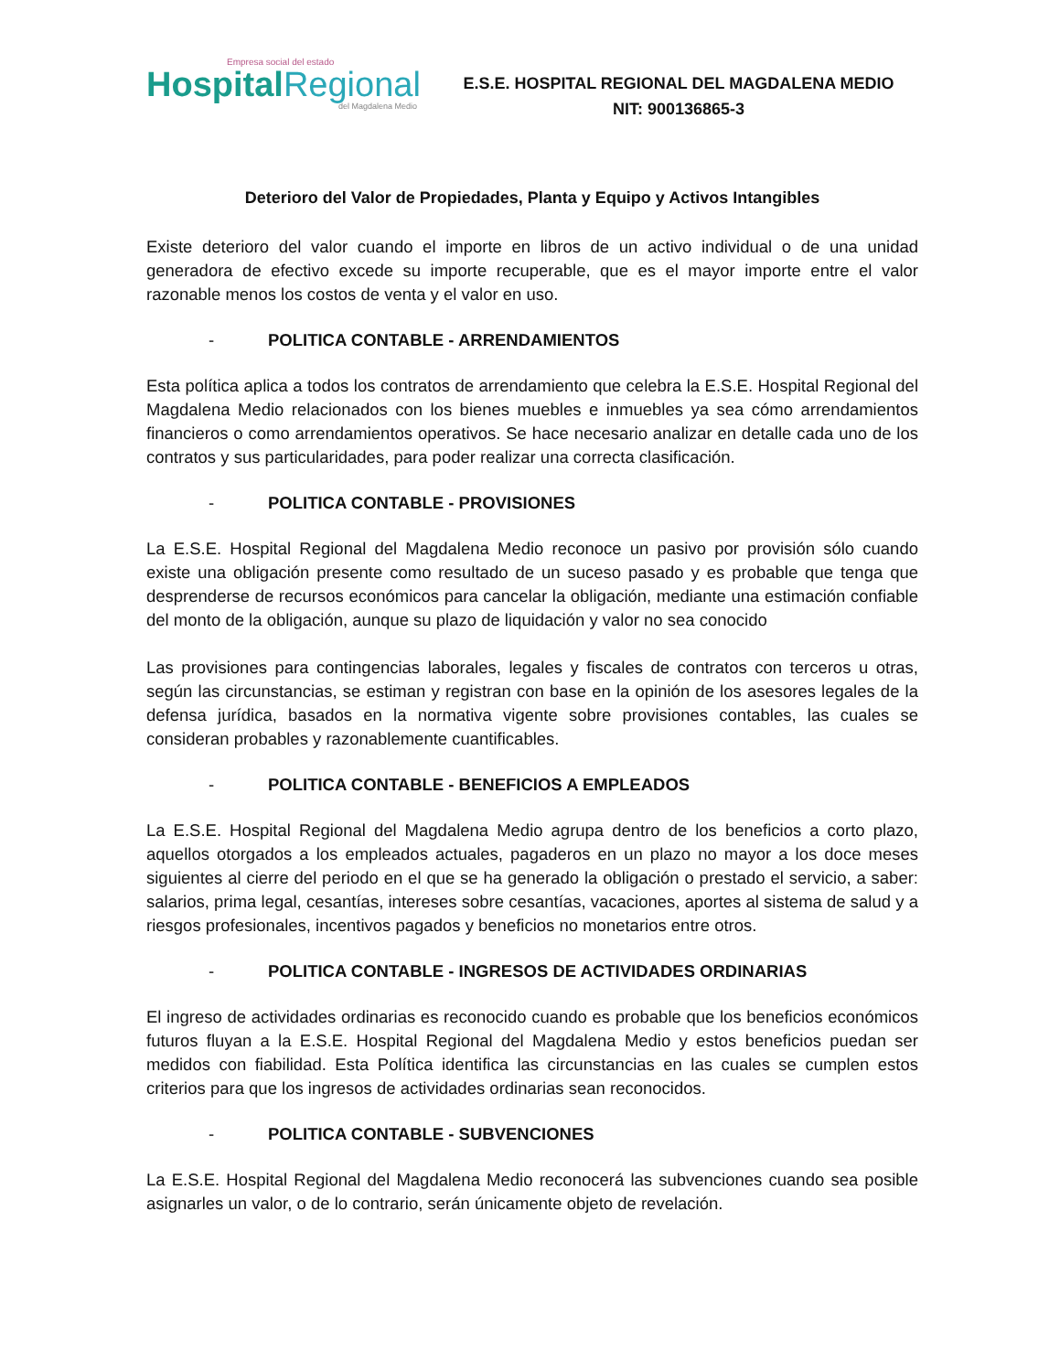Empresa social del estado
HospitalRegional
del Magdalena Medio
E.S.E. HOSPITAL REGIONAL DEL MAGDALENA MEDIO
NIT: 900136865-3
Deterioro del Valor de Propiedades, Planta y Equipo y Activos Intangibles
Existe deterioro del valor cuando el importe en libros de un activo individual o de una unidad generadora de efectivo excede su importe recuperable, que es el mayor importe entre el valor razonable menos los costos de venta y el valor en uso.
- POLITICA CONTABLE - ARRENDAMIENTOS
Esta política aplica a todos los contratos de arrendamiento que celebra la E.S.E. Hospital Regional del Magdalena Medio relacionados con los bienes muebles e inmuebles ya sea cómo arrendamientos financieros o como arrendamientos operativos. Se hace necesario analizar en detalle cada uno de los contratos y sus particularidades, para poder realizar una correcta clasificación.
- POLITICA CONTABLE - PROVISIONES
La E.S.E. Hospital Regional del Magdalena Medio reconoce un pasivo por provisión sólo cuando existe una obligación presente como resultado de un suceso pasado y es probable que tenga que desprenderse de recursos económicos para cancelar la obligación, mediante una estimación confiable del monto de la obligación, aunque su plazo de liquidación y valor no sea conocido
Las provisiones para contingencias laborales, legales y fiscales de contratos con terceros u otras, según las circunstancias, se estiman y registran con base en la opinión de los asesores legales de la defensa jurídica, basados en la normativa vigente sobre provisiones contables, las cuales se consideran probables y razonablemente cuantificables.
- POLITICA CONTABLE - BENEFICIOS A EMPLEADOS
La E.S.E. Hospital Regional del Magdalena Medio agrupa dentro de los beneficios a corto plazo, aquellos otorgados a los empleados actuales, pagaderos en un plazo no mayor a los doce meses siguientes al cierre del periodo en el que se ha generado la obligación o prestado el servicio, a saber: salarios, prima legal, cesantías, intereses sobre cesantías, vacaciones, aportes al sistema de salud y a riesgos profesionales, incentivos pagados y beneficios no monetarios entre otros.
- POLITICA CONTABLE - INGRESOS DE ACTIVIDADES ORDINARIAS
El ingreso de actividades ordinarias es reconocido cuando es probable que los beneficios económicos futuros fluyan a la E.S.E. Hospital Regional del Magdalena Medio y estos beneficios puedan ser medidos con fiabilidad. Esta Política identifica las circunstancias en las cuales se cumplen estos criterios para que los ingresos de actividades ordinarias sean reconocidos.
- POLITICA CONTABLE - SUBVENCIONES
La E.S.E. Hospital Regional del Magdalena Medio reconocerá las subvenciones cuando sea posible asignarles un valor, o de lo contrario, serán únicamente objeto de revelación.